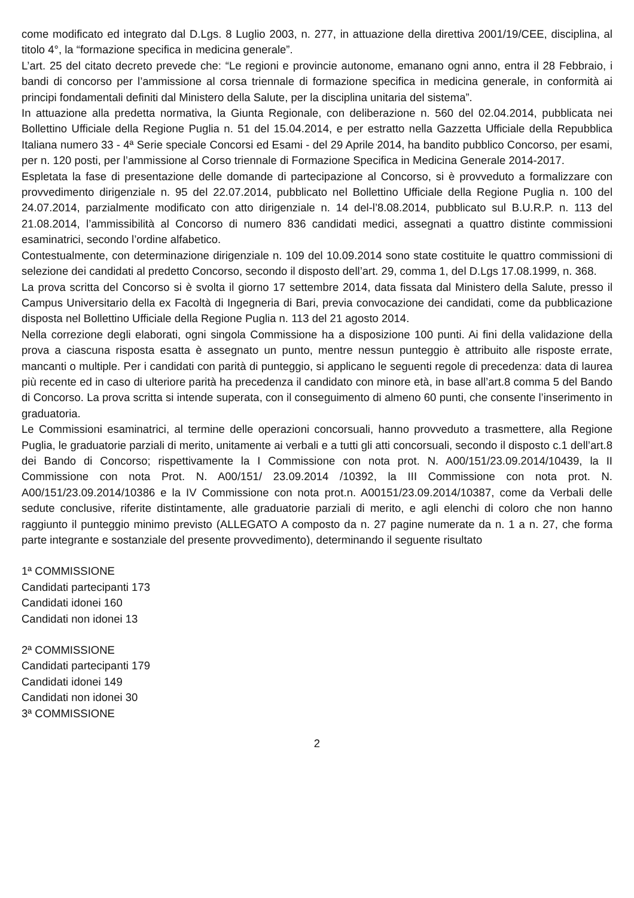come modificato ed integrato dal D.Lgs. 8 Luglio 2003, n. 277, in attuazione della direttiva 2001/19/CEE, disciplina, al titolo 4°, la “formazione specifica in medicina generale”.
L’art. 25 del citato decreto prevede che: “Le regioni e provincie autonome, emanano ogni anno, entra il 28 Febbraio, i bandi di concorso per l’ammissione al corsa triennale di formazione specifica in medicina generale, in conformità ai principi fondamentali definiti dal Ministero della Salute, per la disciplina unitaria del sistema”.
In attuazione alla predetta normativa, la Giunta Regionale, con deliberazione n. 560 del 02.04.2014, pubblicata nei Bollettino Ufficiale della Regione Puglia n. 51 del 15.04.2014, e per estratto nella Gazzetta Ufficiale della Repubblica Italiana numero 33 - 4ª Serie speciale Concorsi ed Esami - del 29 Aprile 2014, ha bandito pubblico Concorso, per esami, per n. 120 posti, per l’ammissione al Corso triennale di Formazione Specifica in Medicina Generale 2014-2017.
Espletata la fase di presentazione delle domande di partecipazione al Concorso, si è provveduto a formalizzare con provvedimento dirigenziale n. 95 del 22.07.2014, pubblicato nel Bollettino Ufficiale della Regione Puglia n. 100 del 24.07.2014, parzialmente modificato con atto dirigenziale n. 14 del-l’8.08.2014, pubblicato sul B.U.R.P. n. 113 del 21.08.2014, l’ammissibilità al Concorso di numero 836 candidati medici, assegnati a quattro distinte commissioni esaminatrici, secondo l’ordine alfabetico.
Contestualmente, con determinazione dirigenziale n. 109 del 10.09.2014 sono state costituite le quattro commissioni di selezione dei candidati al predetto Concorso, secondo il disposto dell’art. 29, comma 1, del D.Lgs 17.08.1999, n. 368.
La prova scritta del Concorso si è svolta il giorno 17 settembre 2014, data fissata dal Ministero della Salute, presso il Campus Universitario della ex Facoltà di Ingegneria di Bari, previa convocazione dei candidati, come da pubblicazione disposta nel Bollettino Ufficiale della Regione Puglia n. 113 del 21 agosto 2014.
Nella correzione degli elaborati, ogni singola Commissione ha a disposizione 100 punti. Ai fini della validazione della prova a ciascuna risposta esatta è assegnato un punto, mentre nessun punteggio è attribuito alle risposte errate, mancanti o multiple. Per i candidati con parità di punteggio, si applicano le seguenti regole di precedenza: data di laurea più recente ed in caso di ulteriore parità ha precedenza il candidato con minore età, in base all’art.8 comma 5 del Bando di Concorso. La prova scritta si intende superata, con il conseguimento di almeno 60 punti, che consente l’inserimento in graduatoria.
Le Commissioni esaminatrici, al termine delle operazioni concorsuali, hanno provveduto a trasmettere, alla Regione Puglia, le graduatorie parziali di merito, unitamente ai verbali e a tutti gli atti concorsuali, secondo il disposto c.1 dell’art.8 dei Bando di Concorso; rispettivamente la I Commissione con nota prot. N. A00/151/23.09.2014/10439, la II Commissione con nota Prot. N. A00/151/ 23.09.2014 /10392, la III Commissione con nota prot. N. A00/151/23.09.2014/10386 e la IV Commissione con nota prot.n. A00151/23.09.2014/10387, come da Verbali delle sedute conclusive, riferite distintamente, alle graduatorie parziali di merito, e agli elenchi di coloro che non hanno raggiunto il punteggio minimo previsto (ALLEGATO A composto da n. 27 pagine numerate da n. 1 a n. 27, che forma parte integrante e sostanziale del presente provvedimento), determinando il seguente risultato
1ª COMMISSIONE
Candidati partecipanti 173
Candidati idonei 160
Candidati non idonei 13
2ª COMMISSIONE
Candidati partecipanti 179
Candidati idonei 149
Candidati non idonei 30
3ª COMMISSIONE
2